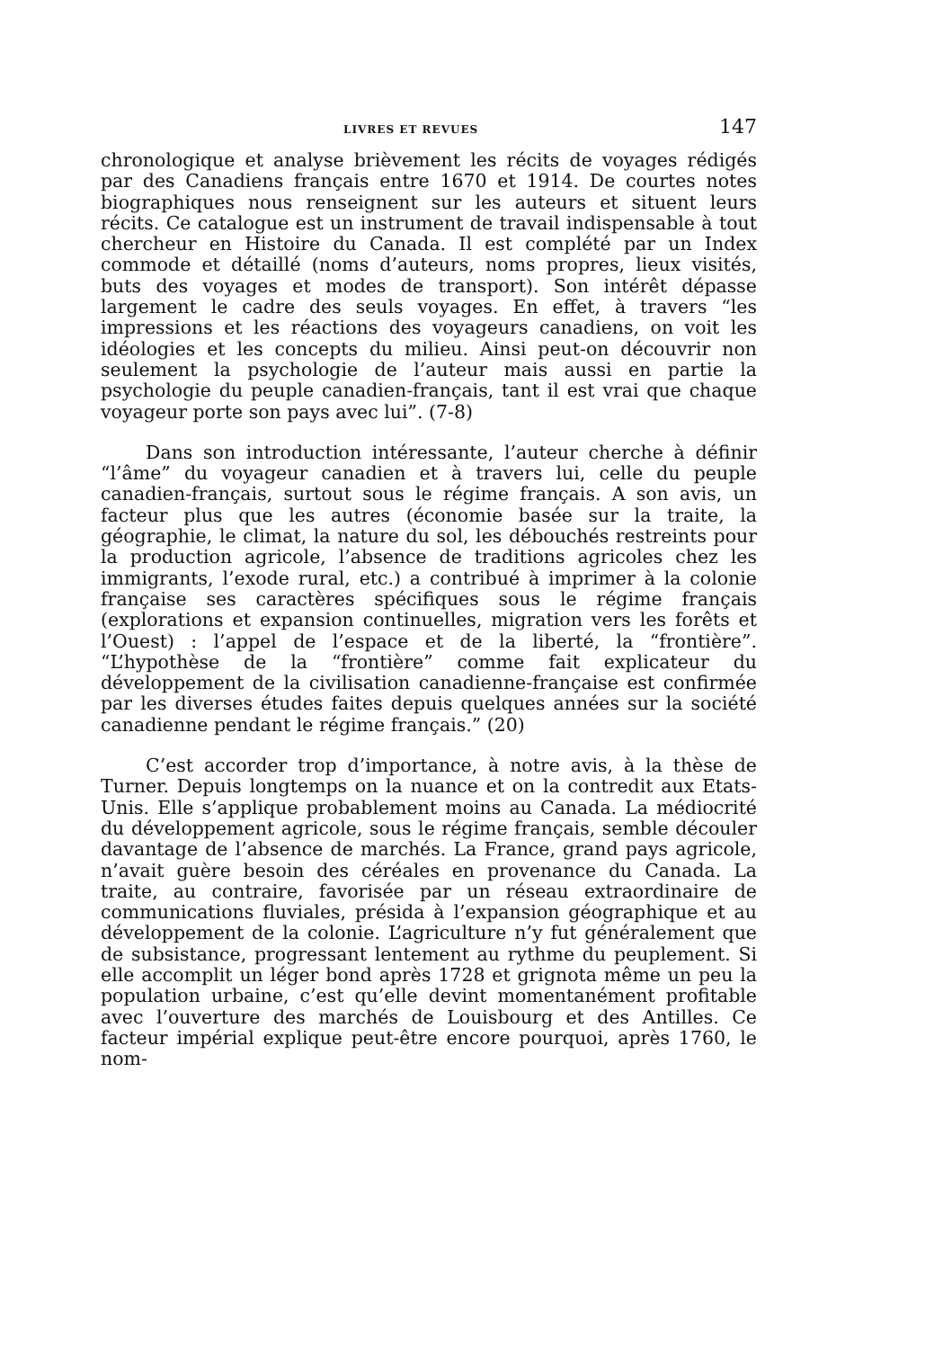LIVRES ET REVUES 147
chronologique et analyse brièvement les récits de voyages rédigés par des Canadiens français entre 1670 et 1914. De courtes notes biographiques nous renseignent sur les auteurs et situent leurs récits. Ce catalogue est un instrument de travail indispensable à tout chercheur en Histoire du Canada. Il est complété par un Index commode et détaillé (noms d’auteurs, noms propres, lieux visités, buts des voyages et modes de transport). Son intérêt dépasse largement le cadre des seuls voyages. En effet, à travers “les impressions et les réactions des voyageurs canadiens, on voit les idéologies et les concepts du milieu. Ainsi peut-on découvrir non seulement la psychologie de l’auteur mais aussi en partie la psychologie du peuple canadien-français, tant il est vrai que chaque voyageur porte son pays avec lui”. (7-8)
Dans son introduction intéressante, l’auteur cherche à définir “l’âme” du voyageur canadien et à travers lui, celle du peuple canadien-français, surtout sous le régime français. A son avis, un facteur plus que les autres (économie basée sur la traite, la géographie, le climat, la nature du sol, les débouchés restreints pour la production agricole, l’absence de traditions agricoles chez les immigrants, l’exode rural, etc.) a contribué à imprimer à la colonie française ses caractères spécifiques sous le régime français (explorations et expansion continuelles, migration vers les forêts et l’Ouest) : l’appel de l’espace et de la liberté, la “frontière”. “L’hypothèse de la “frontière” comme fait explicateur du développement de la civilisation canadienne-française est confirmée par les diverses études faites depuis quelques années sur la société canadienne pendant le régime français.” (20)
C’est accorder trop d’importance, à notre avis, à la thèse de Turner. Depuis longtemps on la nuance et on la contredit aux Etats-Unis. Elle s’applique probablement moins au Canada. La médiocrité du développement agricole, sous le régime français, semble découler davantage de l’absence de marchés. La France, grand pays agricole, n’avait guère besoin des céréales en provenance du Canada. La traite, au contraire, favorisée par un réseau extraordinaire de communications fluviales, présida à l’expansion géographique et au développement de la colonie. L’agriculture n’y fut généralement que de subsistance, progressant lentement au rythme du peuplement. Si elle accomplit un léger bond après 1728 et grignota même un peu la population urbaine, c’est qu’elle devint momentanément profitable avec l’ouverture des marchés de Louisbourg et des Antilles. Ce facteur impérial explique peut-être encore pourquoi, après 1760, le nom-